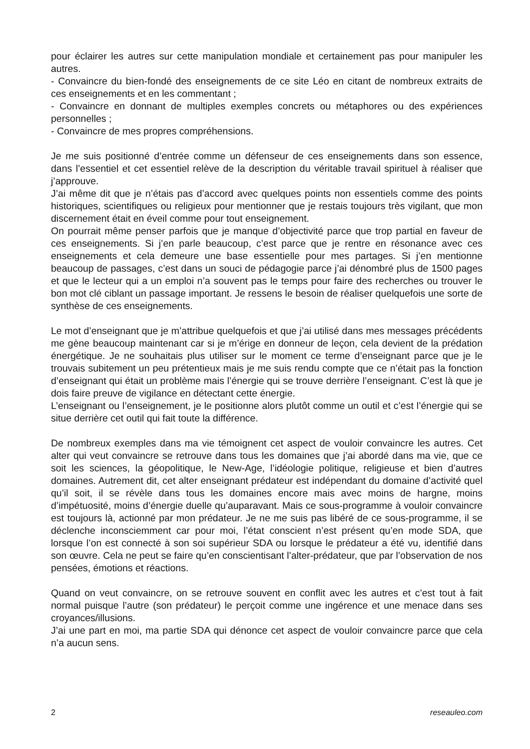pour éclairer les autres sur cette manipulation mondiale et certainement pas pour manipuler les autres.
- Convaincre du bien-fondé des enseignements de ce site Léo en citant de nombreux extraits de ces enseignements et en les commentant ;
- Convaincre en donnant de multiples exemples concrets ou métaphores ou des expériences personnelles ;
- Convaincre de mes propres compréhensions.
Je me suis positionné d’entrée comme un défenseur de ces enseignements dans son essence, dans l’essentiel et cet essentiel relève de la description du véritable travail spirituel à réaliser que j’approuve.
J’ai même dit que je n’étais pas d’accord avec quelques points non essentiels comme des points historiques, scientifiques ou religieux pour mentionner que je restais toujours très vigilant, que mon discernement était en éveil comme pour tout enseignement.
On pourrait même penser parfois que je manque d’objectivité parce que trop partial en faveur de ces enseignements. Si j’en parle beaucoup, c’est parce que je rentre en résonance avec ces enseignements et cela demeure une base essentielle pour mes partages. Si j’en mentionne beaucoup de passages, c’est dans un souci de pédagogie parce j’ai dénombré plus de 1500 pages et que le lecteur qui a un emploi n’a souvent pas le temps pour faire des recherches ou trouver le bon mot clé ciblant un passage important. Je ressens le besoin de réaliser quelquefois une sorte de synthèse de ces enseignements.
Le mot d’enseignant que je m’attribue quelquefois et que j’ai utilisé dans mes messages précédents me gène beaucoup maintenant car si je m’érige en donneur de leçon, cela devient de la prédation énergétique. Je ne souhaitais plus utiliser sur le moment ce terme d’enseignant parce que je le trouvais subitement un peu prétentieux mais je me suis rendu compte que ce n’était pas la fonction d’enseignant qui était un problème mais l’énergie qui se trouve derrière l’enseignant. C’est là que je dois faire preuve de vigilance en détectant cette énergie.
L’enseignant ou l’enseignement, je le positionne alors plutôt comme un outil et c’est l’énergie qui se situe derrière cet outil qui fait toute la différence.
De nombreux exemples dans ma vie témoignent cet aspect de vouloir convaincre les autres. Cet alter qui veut convaincre se retrouve dans tous les domaines que j’ai abordé dans ma vie, que ce soit les sciences, la géopolitique, le New-Age, l’idéologie politique, religieuse et bien d’autres domaines. Autrement dit, cet alter enseignant prédateur est indépendant du domaine d’activité quel qu’il soit, il se révèle dans tous les domaines encore mais avec moins de hargne, moins d’impétuosité, moins d’énergie duelle qu’auparavant. Mais ce sous-programme à vouloir convaincre est toujours là, actionné par mon prédateur. Je ne me suis pas libéré de ce sous-programme, il se déclenche inconsciemment car pour moi, l’état conscient n’est présent qu’en mode SDA, que lorsque l’on est connecté à son soi supérieur SDA ou lorsque le prédateur a été vu, identifié dans son œuvre. Cela ne peut se faire qu’en conscientisant l’alter-prédateur, que par l’observation de nos pensées, émotions et réactions.
Quand on veut convaincre, on se retrouve souvent en conflit avec les autres et c’est tout à fait normal puisque l’autre (son prédateur) le perçoit comme une ingérence et une menace dans ses croyances/illusions.
J’ai une part en moi, ma partie SDA qui dénonce cet aspect de vouloir convaincre parce que cela n’a aucun sens.
2 reseauleo.com